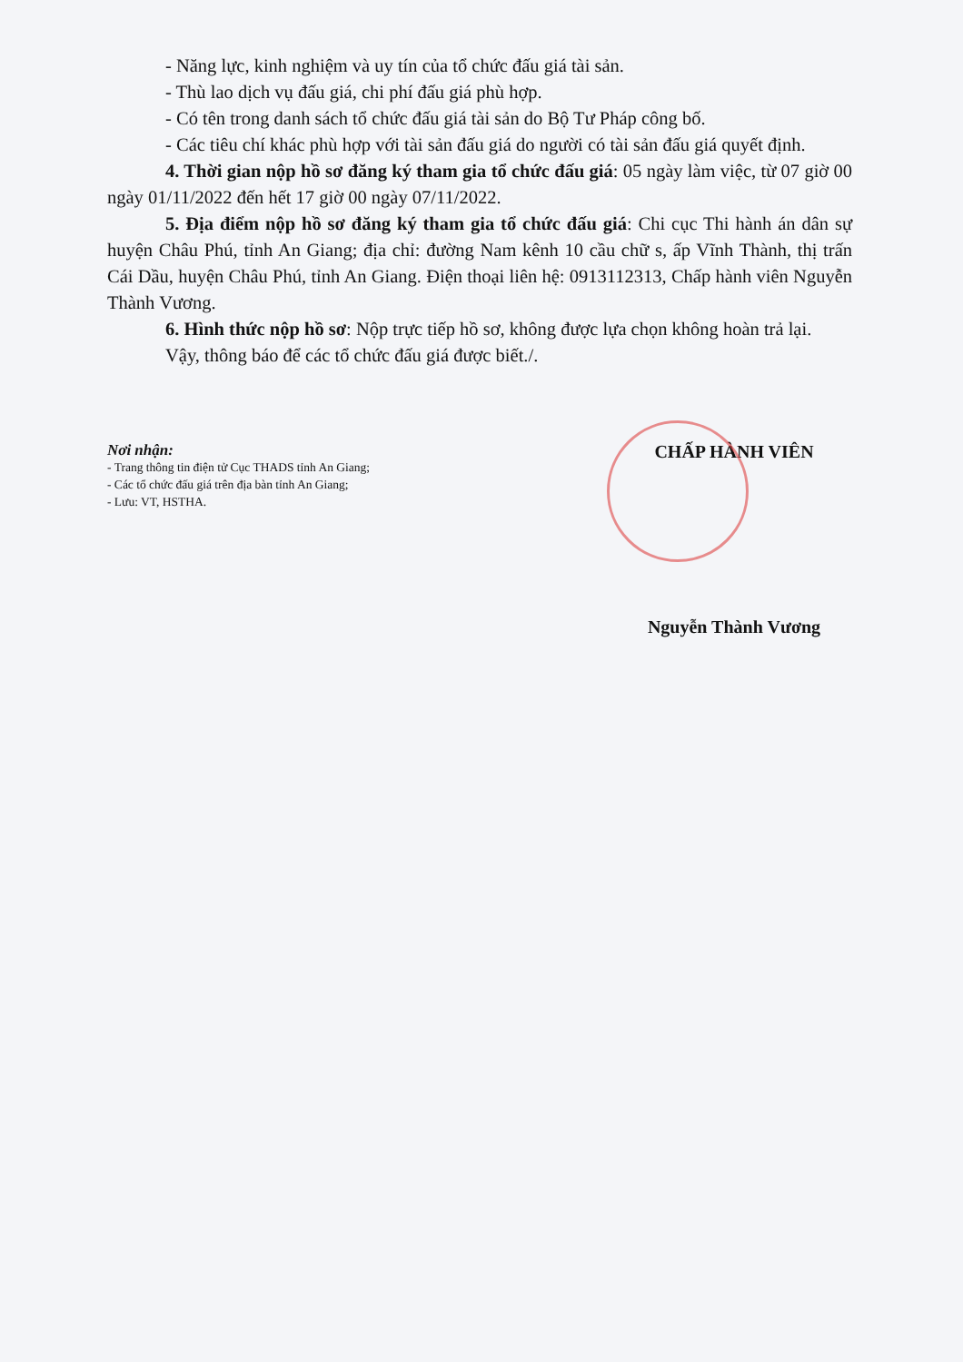- Năng lực, kinh nghiệm và uy tín của tổ chức đấu giá tài sản.
- Thù lao dịch vụ đấu giá, chi phí đấu giá phù hợp.
- Có tên trong danh sách tổ chức đấu giá tài sản do Bộ Tư Pháp công bố.
- Các tiêu chí khác phù hợp với tài sản đấu giá do người có tài sản đấu giá quyết định.
4. Thời gian nộp hồ sơ đăng ký tham gia tổ chức đấu giá: 05 ngày làm việc, từ 07 giờ 00 ngày 01/11/2022 đến hết 17 giờ 00 ngày 07/11/2022.
5. Địa điểm nộp hồ sơ đăng ký tham gia tổ chức đấu giá: Chi cục Thi hành án dân sự huyện Châu Phú, tỉnh An Giang; địa chỉ: đường Nam kênh 10 cầu chữ s, ấp Vĩnh Thành, thị trấn Cái Dầu, huyện Châu Phú, tỉnh An Giang. Điện thoại liên hệ: 0913112313, Chấp hành viên Nguyễn Thành Vương.
6. Hình thức nộp hồ sơ: Nộp trực tiếp hồ sơ, không được lựa chọn không hoàn trả lại.
Vậy, thông báo để các tổ chức đấu giá được biết./.
Nơi nhận:
- Trang thông tin điện tử Cục THADS tỉnh An Giang;
- Các tổ chức đấu giá trên địa bàn tỉnh An Giang;
- Lưu: VT, HSTHA.
CHẤP HÀNH VIÊN
Nguyễn Thành Vương